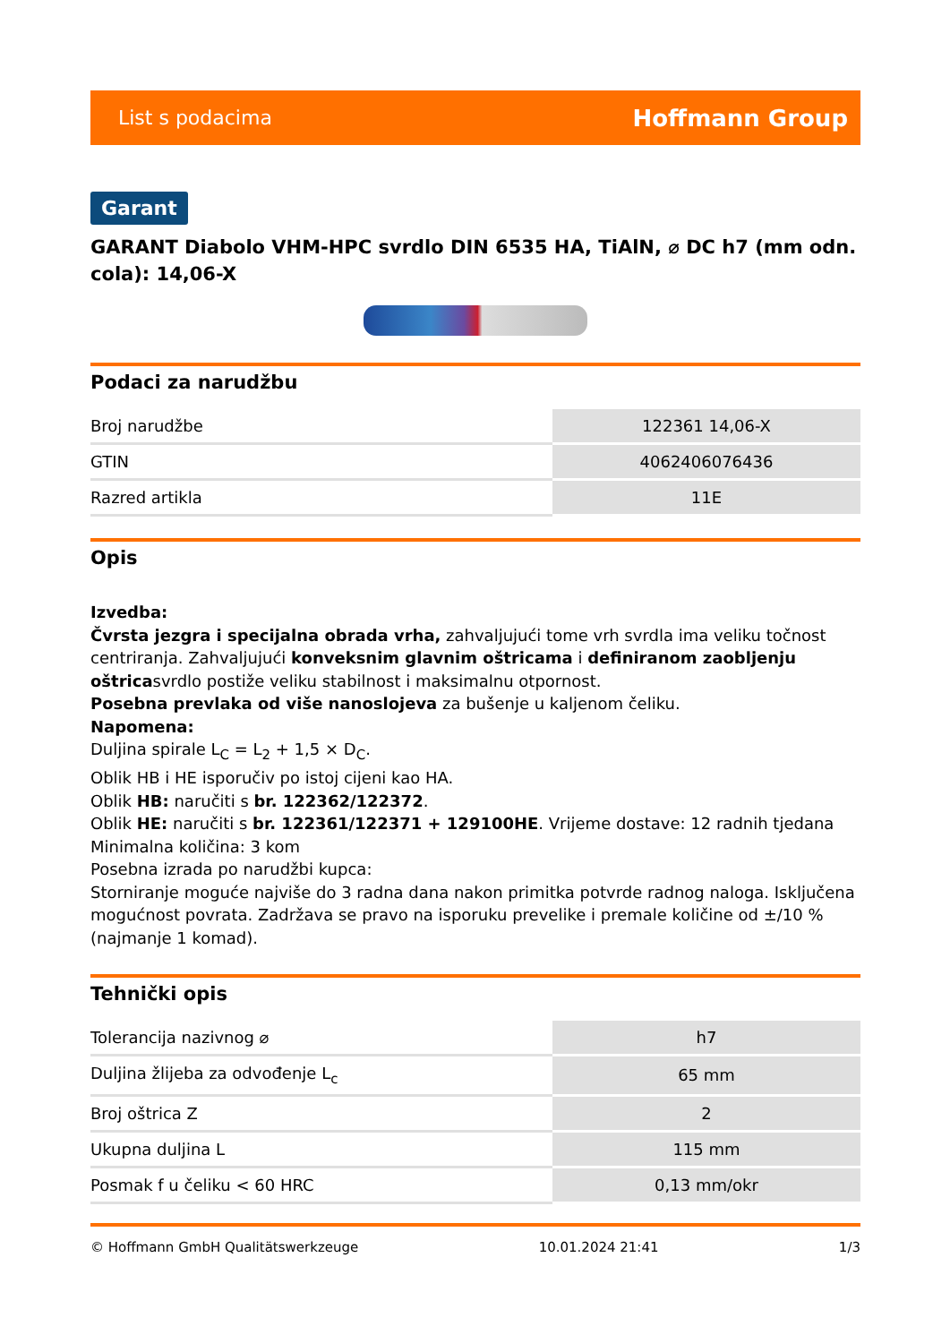List s podacima Hoffmann Group
Garant
GARANT Diabolo VHM-HPC svrdlo DIN 6535 HA, TiAlN, ⌀ DC h7 (mm odn. cola): 14,06-X
Podaci za narudžbu
| Broj narudžbe | 122361 14,06-X |
| GTIN | 4062406076436 |
| Razred artikla | 11E |
Opis
Izvedba:
Čvrsta jezgra i specijalna obrada vrha, zahvaljujući tome vrh svrdla ima veliku točnost centriranja. Zahvaljujući konveksnim glavnim oštricama i definiranom zaobljenju oštricasvrdlo postiže veliku stabilnost i maksimalnu otpornost.
Posebna prevlaka od više nanoslojeva za bušenje u kaljenom čeliku.
Napomena:
Duljina spirale L<sub>C</sub> = L<sub>2</sub> + 1,5 × D<sub>C</sub>.
Oblik HB i HE isporučiv po istoj cijeni kao HA.
Oblik HB: naručiti s br. 122362/122372.
Oblik HE: naručiti s br. 122361/122371 + 129100HE. Vrijeme dostave: 12 radnih tjedana
Minimalna količina: 3 kom
Posebna izrada po narudžbi kupca:
Storniranje moguće najviše do 3 radna dana nakon primitka potvrde radnog naloga. Isključena mogućnost povrata. Zadržava se pravo na isporuku prevelike i premale količine od ±/10 % (najmanje 1 komad).
Tehnički opis
| Tolerancija nazivnog ⌀ | h7 |
| Duljina žlijeba za odvođenje L<sub>c</sub> | 65 mm |
| Broj oštrica Z | 2 |
| Ukupna duljina L | 115 mm |
| Posmak f u čeliku < 60 HRC | 0,13 mm/okr |
© Hoffmann GmbH Qualitätswerkzeuge 10.01.2024 21:41 1/3